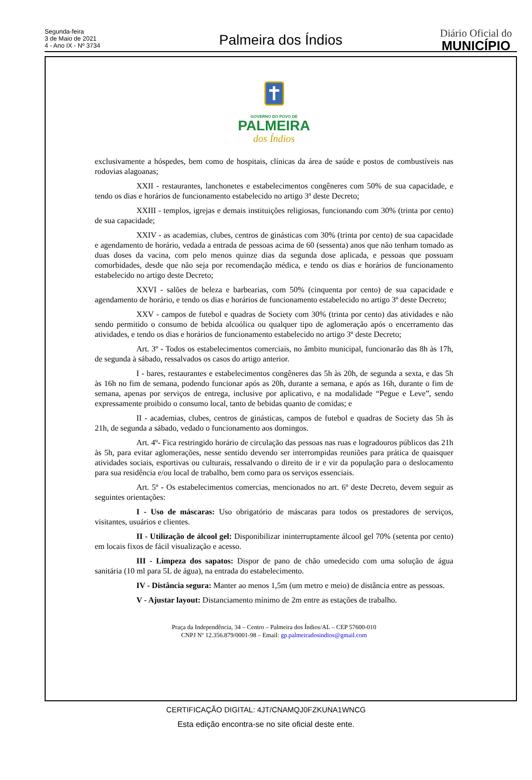Segunda-feira
3 de Maio de 2021
4 - Ano IX - Nº 3734
Palmeira dos Índios
Diário Oficial do
MUNICÍPIO
GOVERNO DO POVO DE
PALMEIRA
dos Índios
exclusivamente a hóspedes, bem como de hospitais, clínicas da área de saúde e postos de combustíveis nas rodovias alagoanas;
XXII - restaurantes, lanchonetes e estabelecimentos congêneres com 50% de sua capacidade, e tendo os dias e horários de funcionamento estabelecido no artigo 3º deste Decreto;
XXIII - templos, igrejas e demais instituições religiosas, funcionando com 30% (trinta por cento) de sua capacidade;
XXIV - as academias, clubes, centros de ginásticas com 30% (trinta por cento) de sua capacidade e agendamento de horário, vedada a entrada de pessoas acima de 60 (sessenta) anos que não tenham tomado as duas doses da vacina, com pelo menos quinze dias da segunda dose aplicada, e pessoas que possuam comorbidades, desde que não seja por recomendação médica, e tendo os dias e horários de funcionamento estabelecido no artigo deste Decreto;
XXVI - salões de beleza e barbearias, com 50% (cinquenta por cento) de sua capacidade e agendamento de horário, e tendo os dias e horários de funcionamento estabelecido no artigo 3º deste Decreto;
XXV - campos de futebol e quadras de Society com 30% (trinta por cento) das atividades e não sendo permitido o consumo de bebida alcoólica ou qualquer tipo de aglomeração após o encerramento das atividades, e tendo os dias e horários de funcionamento estabelecido no artigo 3º deste Decreto;
Art. 3º - Todos os estabelecimentos comerciais, no âmbito municipal, funcionarão das 8h às 17h, de segunda à sábado, ressalvados os casos do artigo anterior.
I - bares, restaurantes e estabelecimentos congêneres das 5h às 20h, de segunda a sexta, e das 5h às 16h no fim de semana, podendo funcionar após as 20h, durante a semana, e após as 16h, durante o fim de semana, apenas por serviços de entrega, inclusive por aplicativo, e na modalidade “Pegue e Leve”, sendo expressamente proibido o consumo local, tanto de bebidas quanto de comidas; e
II - academias, clubes, centros de ginásticas, campos de futebol e quadras de Society das 5h às 21h, de segunda a sábado, vedado o funcionamento aos domingos.
Art. 4º- Fica restringido horário de circulação das pessoas nas ruas e logradouros públicos das 21h às 5h, para evitar aglomerações, nesse sentido devendo ser interrompidas reuniões para prática de quaisquer atividades sociais, esportivas ou culturais, ressalvando o direito de ir e vir da população para o deslocamento para sua residência e/ou local de trabalho, bem como para os serviços essenciais.
Art. 5º - Os estabelecimentos comercias, mencionados no art. 6º deste Decreto, devem seguir as seguintes orientações:
I - Uso de máscaras: Uso obrigatório de máscaras para todos os prestadores de serviços, visitantes, usuários e clientes.
II - Utilização de álcool gel: Disponibilizar ininterruptamente álcool gel 70% (setenta por cento) em locais fixos de fácil visualização e acesso.
III - Limpeza dos sapatos: Dispor de pano de chão umedecido com uma solução de água sanitária (10 ml para 5L de água), na entrada do estabelecimento.
IV - Distância segura: Manter ao menos 1,5m (um metro e meio) de distância entre as pessoas.
V - Ajustar layout: Distanciamento mínimo de 2m entre as estações de trabalho.
Praça da Independência, 34 – Centro – Palmeira dos Índios/AL – CEP 57600-010
CNPJ Nº 12.356.879/0001-98 – Email: gp.palmeiradosindios@gmail.com
CERTIFICAÇÃO DIGITAL: 4JT/CNAMQJ0FZKUNA1WNCG
Esta edição encontra-se no site oficial deste ente.